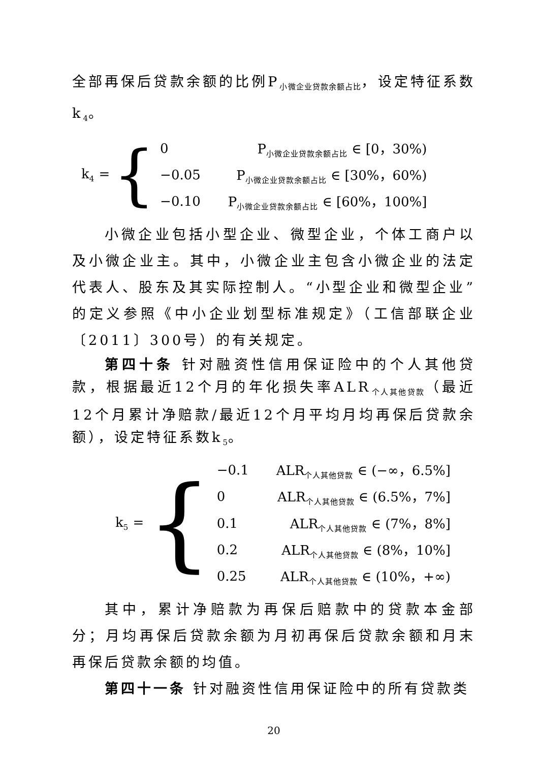全部再保后贷款余额的比例P<sub>小微企业贷款余额占比</sub>，设定特征系数k<sub>4</sub>。
k<sub>4</sub> = {
| 0 | P<sub>小微企业贷款余额占比</sub> ∈ [0，30%) |
| −0.05 | P<sub>小微企业贷款余额占比</sub> ∈ [30%，60%) |
| −0.10 | P<sub>小微企业贷款余额占比</sub> ∈ [60%，100%] |
小微企业包括小型企业、微型企业，个体工商户以及小微企业主。其中，小微企业主包含小微企业的法定代表人、股东及其实际控制人。“小型企业和微型企业”的定义参照《中小企业划型标准规定》（工信部联企业〔2011〕300号）的有关规定。
第四十条 针对融资性信用保证险中的个人其他贷款，根据最近12个月的年化损失率ALR<sub>个人其他贷款</sub>（最近12个月累计净赔款/最近12个月平均月均再保后贷款余额），设定特征系数k<sub>5</sub>。
k<sub>5</sub> = {
| −0.1 | ALR<sub>个人其他贷款</sub> ∈ (−∞，6.5%] |
| 0 | ALR<sub>个人其他贷款</sub> ∈ (6.5%，7%] |
| 0.1 | ALR<sub>个人其他贷款</sub> ∈ (7%，8%] |
| 0.2 | ALR<sub>个人其他贷款</sub> ∈ (8%，10%] |
| 0.25 | ALR<sub>个人其他贷款</sub> ∈ (10%，+∞) |
其中，累计净赔款为再保后赔款中的贷款本金部分；月均再保后贷款余额为月初再保后贷款余额和月末再保后贷款余额的均值。
第四十一条 针对融资性信用保证险中的所有贷款类
20